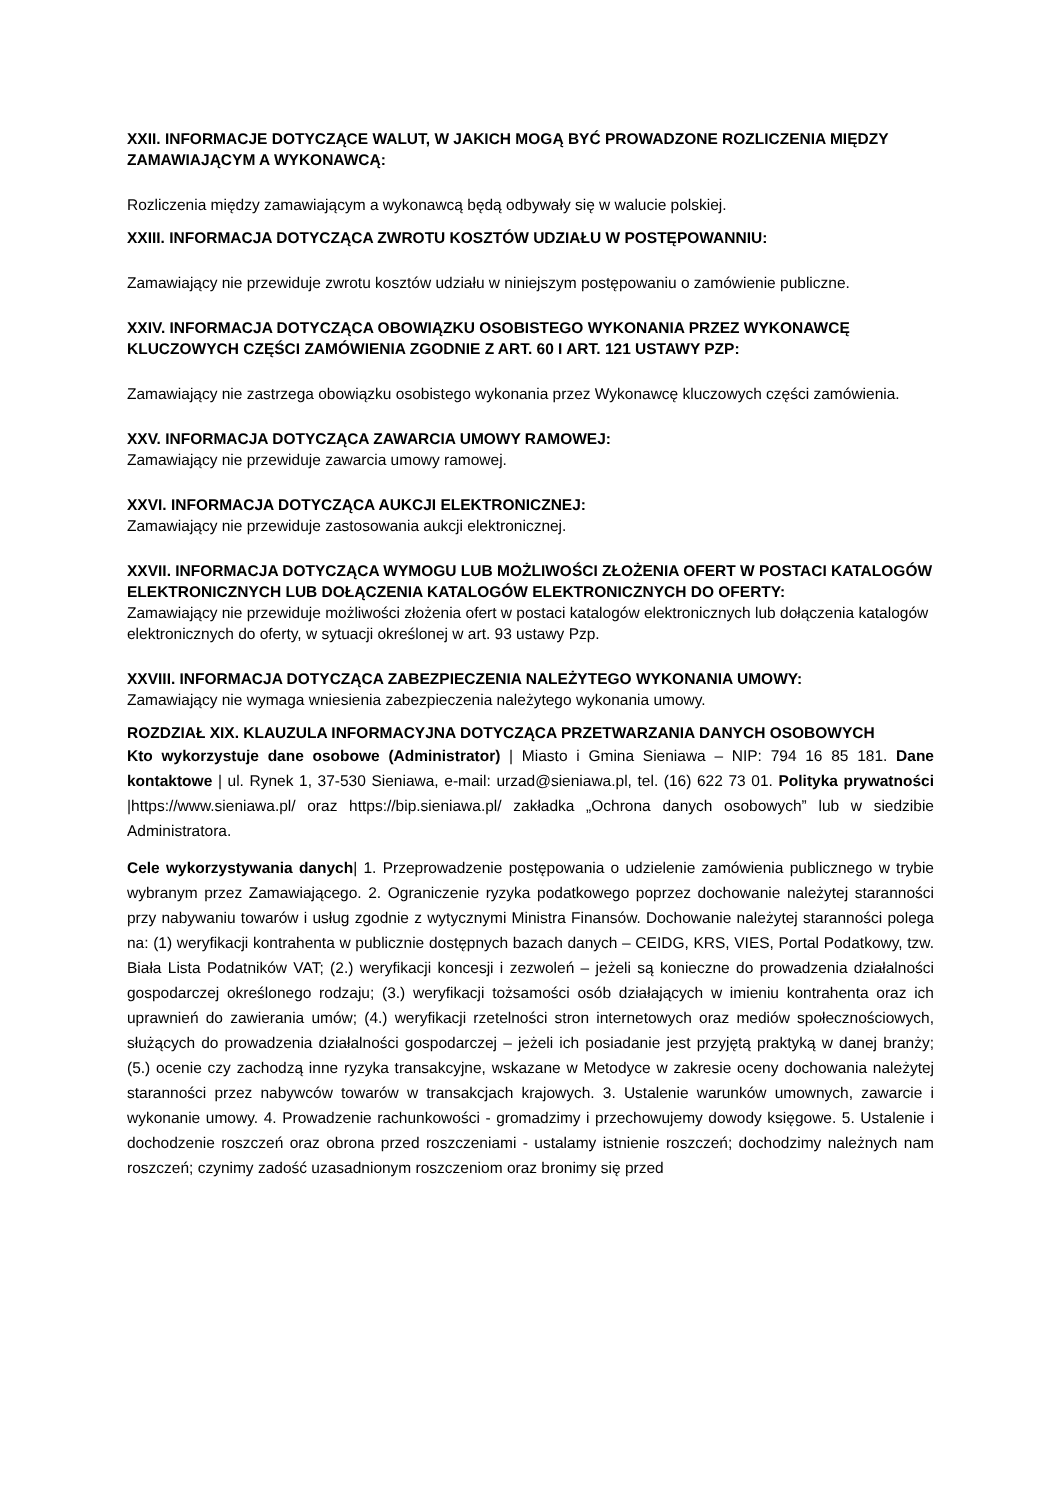XXII. INFORMACJE DOTYCZĄCE WALUT, W JAKICH MOGĄ BYĆ PROWADZONE ROZLICZENIA MIĘDZY ZAMAWIAJĄCYM A WYKONAWCĄ:
Rozliczenia między zamawiającym a wykonawcą będą odbywały się w walucie polskiej.
XXIII. INFORMACJA DOTYCZĄCA ZWROTU KOSZTÓW UDZIAŁU W POSTĘPOWANNIU:
Zamawiający nie przewiduje zwrotu kosztów udziału w niniejszym postępowaniu o zamówienie publiczne.
XXIV. INFORMACJA DOTYCZĄCA OBOWIĄZKU OSOBISTEGO WYKONANIA PRZEZ WYKONAWCĘ KLUCZOWYCH CZĘŚCI ZAMÓWIENIA ZGODNIE Z ART. 60 I ART. 121 USTAWY PZP:
Zamawiający nie zastrzega obowiązku osobistego wykonania przez Wykonawcę kluczowych części zamówienia.
XXV. INFORMACJA DOTYCZĄCA ZAWARCIA UMOWY RAMOWEJ:
Zamawiający nie przewiduje zawarcia umowy ramowej.
XXVI. INFORMACJA DOTYCZĄCA AUKCJI ELEKTRONICZNEJ:
Zamawiający nie przewiduje zastosowania aukcji elektronicznej.
XXVII. INFORMACJA DOTYCZĄCA WYMOGU LUB MOŻLIWOŚCI ZŁOŻENIA OFERT W POSTACI KATALOGÓW ELEKTRONICZNYCH LUB DOŁĄCZENIA KATALOGÓW ELEKTRONICZNYCH DO OFERTY:
Zamawiający nie przewiduje możliwości złożenia ofert w postaci katalogów elektronicznych lub dołączenia katalogów elektronicznych do oferty, w sytuacji określonej w art. 93 ustawy Pzp.
XXVIII. INFORMACJA DOTYCZĄCA ZABEZPIECZENIA NALEŻYTEGO WYKONANIA UMOWY:
Zamawiający nie wymaga wniesienia zabezpieczenia należytego wykonania umowy.
ROZDZIAŁ XIX. KLAUZULA INFORMACYJNA DOTYCZĄCA PRZETWARZANIA DANYCH OSOBOWYCH
Kto wykorzystuje dane osobowe (Administrator) | Miasto i Gmina Sieniawa – NIP: 794 16 85 181. Dane kontaktowe | ul. Rynek 1, 37-530 Sieniawa, e-mail: urzad@sieniawa.pl, tel. (16) 622 73 01. Polityka prywatności |https://www.sieniawa.pl/ oraz https://bip.sieniawa.pl/ zakładka „Ochrona danych osobowych” lub w siedzibie Administratora.
Cele wykorzystywania danych| 1. Przeprowadzenie postępowania o udzielenie zamówienia publicznego w trybie wybranym przez Zamawiającego. 2. Ograniczenie ryzyka podatkowego poprzez dochowanie należytej staranności przy nabywaniu towarów i usług zgodnie z wytycznymi Ministra Finansów. Dochowanie należytej staranności polega na: (1) weryfikacji kontrahenta w publicznie dostępnych bazach danych – CEIDG, KRS, VIES, Portal Podatkowy, tzw. Biała Lista Podatników VAT; (2.) weryfikacji koncesji i zezwoleń – jeżeli są konieczne do prowadzenia działalności gospodarczej określonego rodzaju; (3.) weryfikacji tożsamości osób działających w imieniu kontrahenta oraz ich uprawnień do zawierania umów; (4.) weryfikacji rzetelności stron internetowych oraz mediów społecznościowych, służących do prowadzenia działalności gospodarczej – jeżeli ich posiadanie jest przyjętą praktyką w danej branży; (5.) ocenie czy zachodzą inne ryzyka transakcyjne, wskazane w Metodyce w zakresie oceny dochowania należytej staranności przez nabywców towarów w transakcjach krajowych. 3. Ustalenie warunków umownych, zawarcie i wykonanie umowy. 4. Prowadzenie rachunkowości - gromadzimy i przechowujemy dowody księgowe. 5. Ustalenie i dochodzenie roszczeń oraz obrona przed roszczeniami - ustalamy istnienie roszczeń; dochodzimy należnych nam roszczeń; czynimy zadość uzasadnionym roszczeniom oraz bronimy się przed